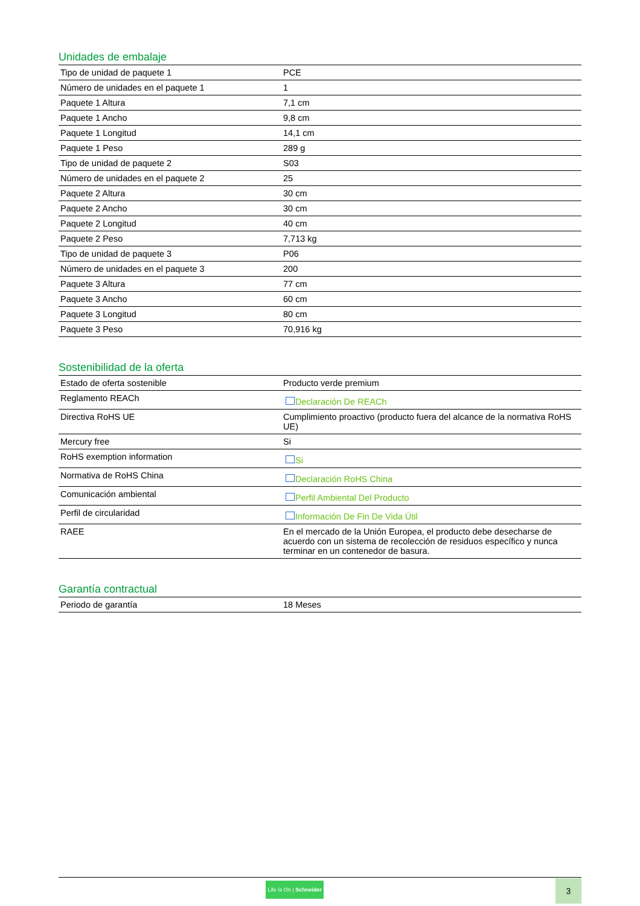Unidades de embalaje
| Tipo de unidad de paquete 1 | PCE |
| Número de unidades en el paquete 1 | 1 |
| Paquete 1 Altura | 7,1 cm |
| Paquete 1 Ancho | 9,8 cm |
| Paquete 1 Longitud | 14,1 cm |
| Paquete 1 Peso | 289 g |
| Tipo de unidad de paquete 2 | S03 |
| Número de unidades en el paquete 2 | 25 |
| Paquete 2 Altura | 30 cm |
| Paquete 2 Ancho | 30 cm |
| Paquete 2 Longitud | 40 cm |
| Paquete 2 Peso | 7,713 kg |
| Tipo de unidad de paquete 3 | P06 |
| Número de unidades en el paquete 3 | 200 |
| Paquete 3 Altura | 77 cm |
| Paquete 3 Ancho | 60 cm |
| Paquete 3 Longitud | 80 cm |
| Paquete 3 Peso | 70,916 kg |
Sostenibilidad de la oferta
| Estado de oferta sostenible | Producto verde premium |
| Reglamento REACh | Declaración De REACh |
| Directiva RoHS UE | Cumplimiento proactivo (producto fuera del alcance de la normativa RoHS UE) |
| Mercury free | Si |
| RoHS exemption information | Si |
| Normativa de RoHS China | Declaración RoHS China |
| Comunicación ambiental | Perfil Ambiental Del Producto |
| Perfil de circularidad | Información De Fin De Vida Útil |
| RAEE | En el mercado de la Unión Europea, el producto debe desecharse de acuerdo con un sistema de recolección de residuos específico y nunca terminar en un contenedor de basura. |
Garantía contractual
| Periodo de garantía | 18 Meses |
Life Is On | Schneider
3